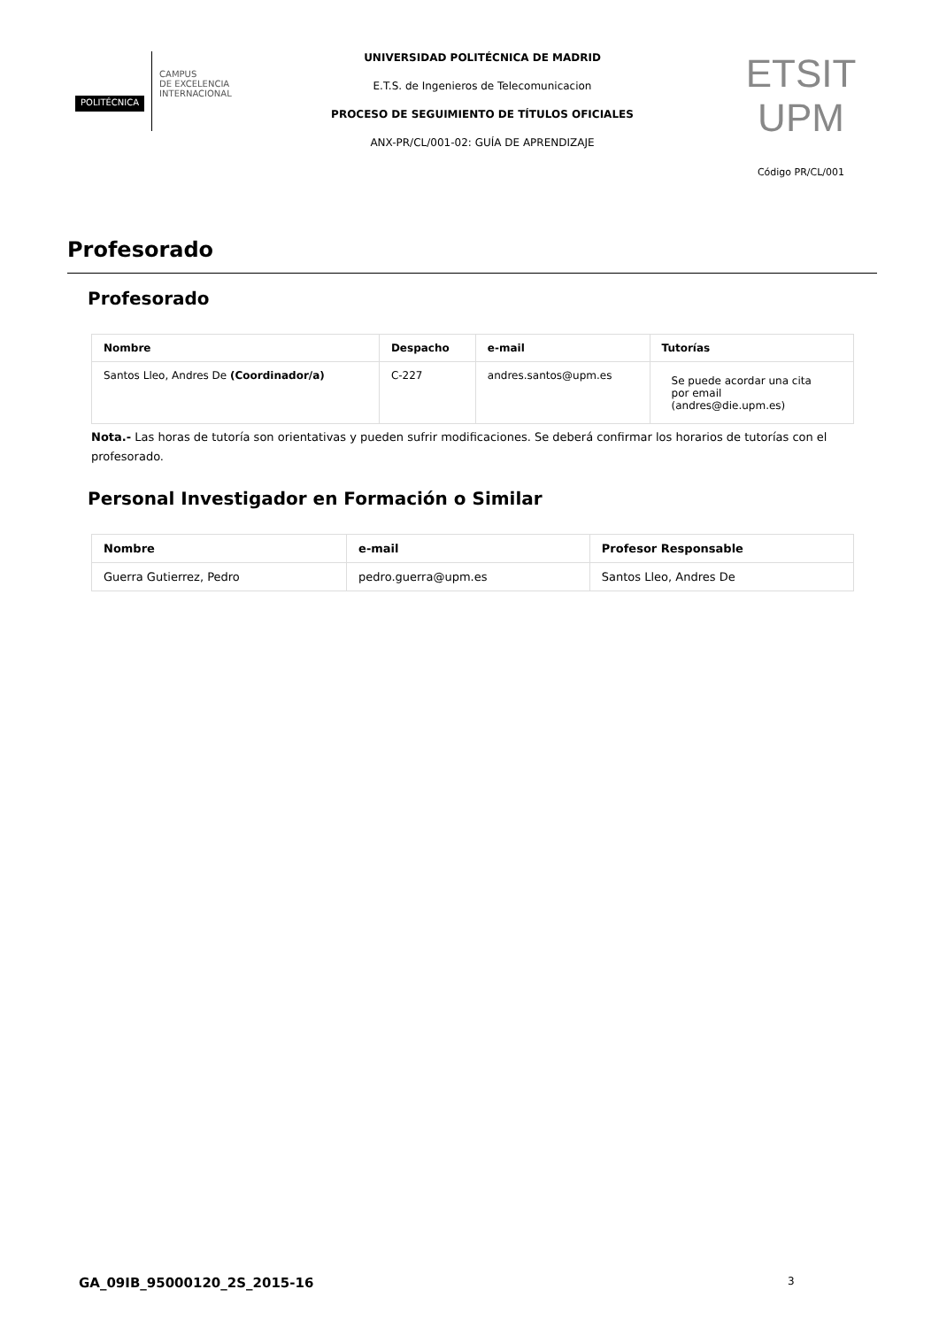POLITÉCNICA
CAMPUS
DE EXCELENCIA
INTERNACIONAL
UNIVERSIDAD POLITÉCNICA DE MADRID
E.T.S. de Ingenieros de Telecomunicacion
PROCESO DE SEGUIMIENTO DE TÍTULOS OFICIALES
ANX-PR/CL/001-02: GUÍA DE APRENDIZAJE
ETSIT UPM
Código PR/CL/001
Profesorado
Profesorado
| Nombre | Despacho | e-mail | Tutorías |
| --- | --- | --- | --- |
| Santos Lleo, Andres De (Coordinador/a) | C-227 | andres.santos@upm.es | Se puede acordar una cita por email (andres@die.upm.es) |
Nota.- Las horas de tutoría son orientativas y pueden sufrir modificaciones. Se deberá confirmar los horarios de tutorías con el profesorado.
Personal Investigador en Formación o Similar
| Nombre | e-mail | Profesor Responsable |
| --- | --- | --- |
| Guerra Gutierrez, Pedro | pedro.guerra@upm.es | Santos Lleo, Andres De |
GA_09IB_95000120_2S_2015-16 3